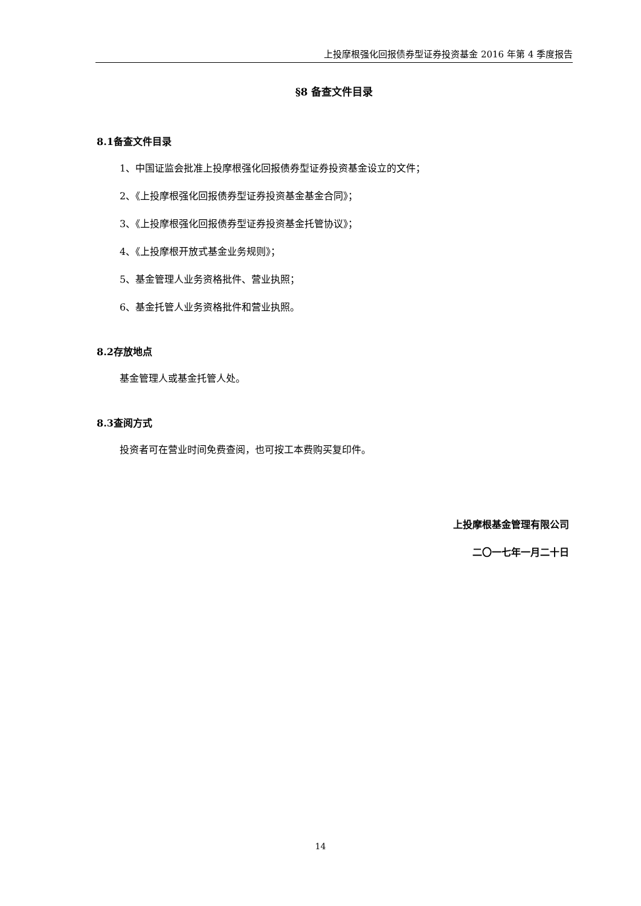上投摩根强化回报债券型证券投资基金 2016 年第 4 季度报告
§8 备查文件目录
8.1备查文件目录
1、中国证监会批准上投摩根强化回报债券型证券投资基金设立的文件；
2、《上投摩根强化回报债券型证券投资基金基金合同》；
3、《上投摩根强化回报债券型证券投资基金托管协议》；
4、《上投摩根开放式基金业务规则》；
5、基金管理人业务资格批件、营业执照；
6、基金托管人业务资格批件和营业执照。
8.2存放地点
基金管理人或基金托管人处。
8.3查阅方式
投资者可在营业时间免费查阅，也可按工本费购买复印件。
上投摩根基金管理有限公司
二〇一七年一月二十日
14